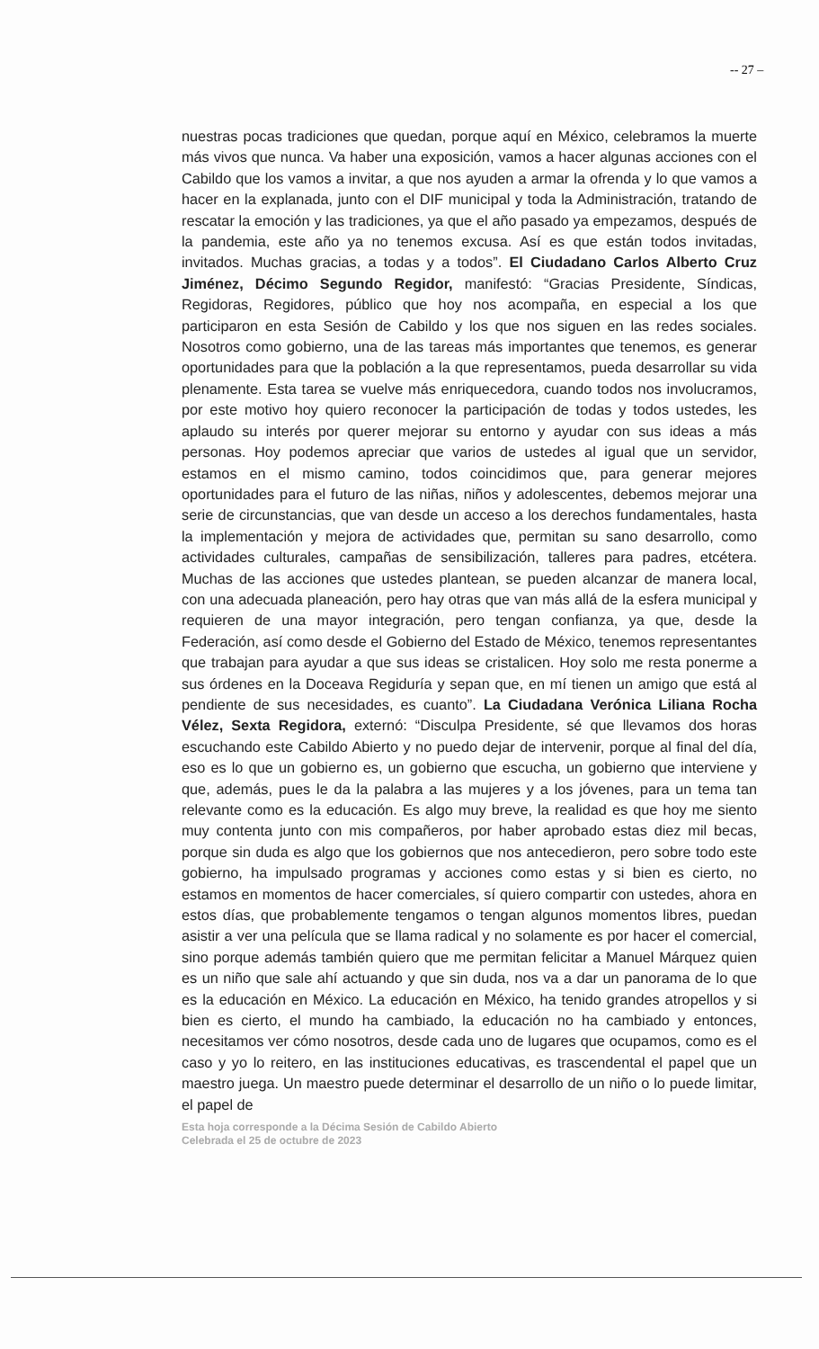-- 27 –
nuestras pocas tradiciones que quedan, porque aquí en México, celebramos la muerte más vivos que nunca. Va haber una exposición, vamos a hacer algunas acciones con el Cabildo que los vamos a invitar, a que nos ayuden a armar la ofrenda y lo que vamos a hacer en la explanada, junto con el DIF municipal y toda la Administración, tratando de rescatar la emoción y las tradiciones, ya que el año pasado ya empezamos, después de la pandemia, este año ya no tenemos excusa. Así es que están todos invitadas, invitados. Muchas gracias, a todas y a todos”. El Ciudadano Carlos Alberto Cruz Jiménez, Décimo Segundo Regidor, manifestó: “Gracias Presidente, Síndicas, Regidoras, Regidores, público que hoy nos acompaña, en especial a los que participaron en esta Sesión de Cabildo y los que nos siguen en las redes sociales. Nosotros como gobierno, una de las tareas más importantes que tenemos, es generar oportunidades para que la población a la que representamos, pueda desarrollar su vida plenamente. Esta tarea se vuelve más enriquecedora, cuando todos nos involucramos, por este motivo hoy quiero reconocer la participación de todas y todos ustedes, les aplaudo su interés por querer mejorar su entorno y ayudar con sus ideas a más personas. Hoy podemos apreciar que varios de ustedes al igual que un servidor, estamos en el mismo camino, todos coincidimos que, para generar mejores oportunidades para el futuro de las niñas, niños y adolescentes, debemos mejorar una serie de circunstancias, que van desde un acceso a los derechos fundamentales, hasta la implementación y mejora de actividades que, permitan su sano desarrollo, como actividades culturales, campañas de sensibilización, talleres para padres, etcétera. Muchas de las acciones que ustedes plantean, se pueden alcanzar de manera local, con una adecuada planeación, pero hay otras que van más allá de la esfera municipal y requieren de una mayor integración, pero tengan confianza, ya que, desde la Federación, así como desde el Gobierno del Estado de México, tenemos representantes que trabajan para ayudar a que sus ideas se cristalicen. Hoy solo me resta ponerme a sus órdenes en la Doceava Regiduría y sepan que, en mí tienen un amigo que está al pendiente de sus necesidades, es cuanto”. La Ciudadana Verónica Liliana Rocha Vélez, Sexta Regidora, externó: “Disculpa Presidente, sé que llevamos dos horas escuchando este Cabildo Abierto y no puedo dejar de intervenir, porque al final del día, eso es lo que un gobierno es, un gobierno que escucha, un gobierno que interviene y que, además, pues le da la palabra a las mujeres y a los jóvenes, para un tema tan relevante como es la educación. Es algo muy breve, la realidad es que hoy me siento muy contenta junto con mis compañeros, por haber aprobado estas diez mil becas, porque sin duda es algo que los gobiernos que nos antecedieron, pero sobre todo este gobierno, ha impulsado programas y acciones como estas y si bien es cierto, no estamos en momentos de hacer comerciales, sí quiero compartir con ustedes, ahora en estos días, que probablemente tengamos o tengan algunos momentos libres, puedan asistir a ver una película que se llama radical y no solamente es por hacer el comercial, sino porque además también quiero que me permitan felicitar a Manuel Márquez quien es un niño que sale ahí actuando y que sin duda, nos va a dar un panorama de lo que es la educación en México. La educación en México, ha tenido grandes atropellos y si bien es cierto, el mundo ha cambiado, la educación no ha cambiado y entonces, necesitamos ver cómo nosotros, desde cada uno de lugares que ocupamos, como es el caso y yo lo reitero, en las instituciones educativas, es trascendental el papel que un maestro juega. Un maestro puede determinar el desarrollo de un niño o lo puede limitar, el papel de
Esta hoja corresponde a la Décima Sesión de Cabildo Abierto
Celebrada el 25 de octubre de 2023